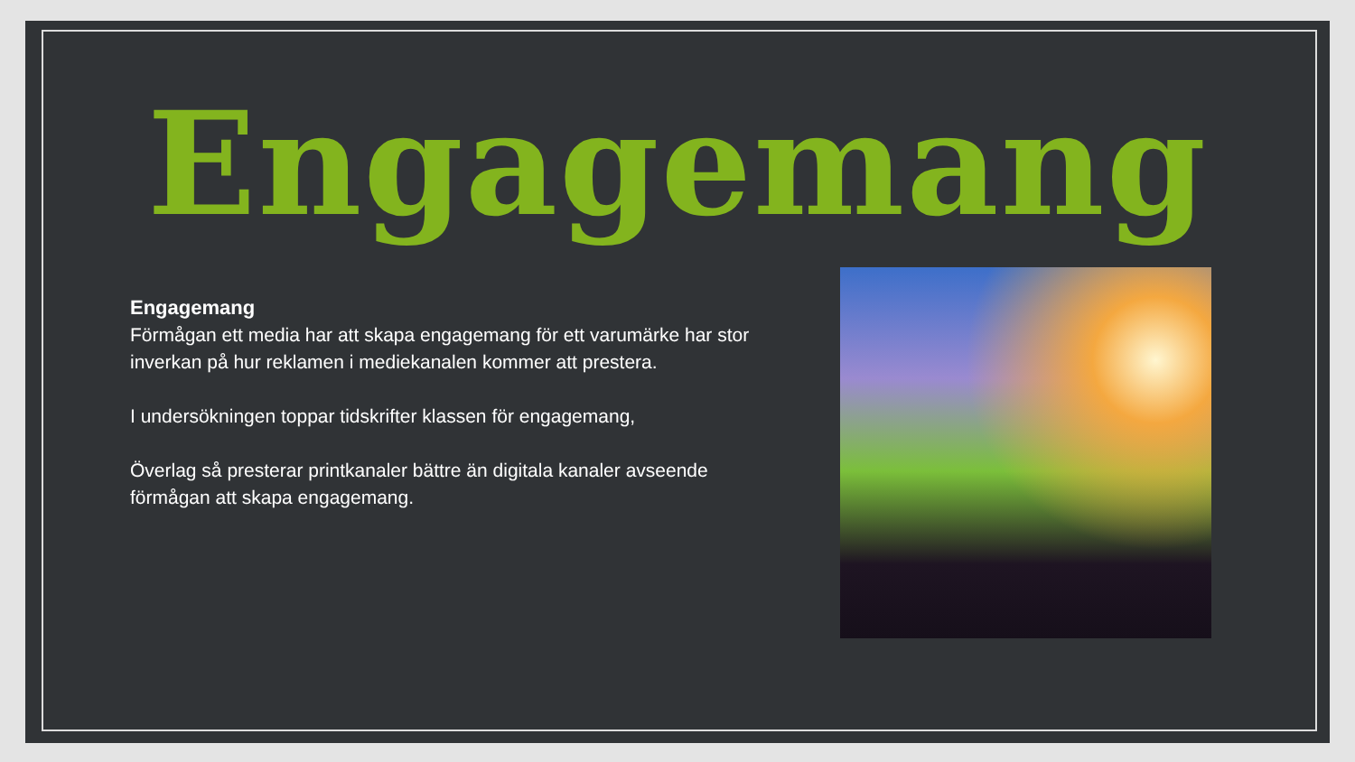Engagemang
Engagemang
Förmågan ett media har att skapa engagemang för ett varumärke har stor inverkan på hur reklamen i mediekanalen kommer att prestera.
I undersökningen toppar tidskrifter klassen för engagemang,
Överlag så presterar printkanaler bättre än digitala kanaler avseende förmågan att skapa engagemang.